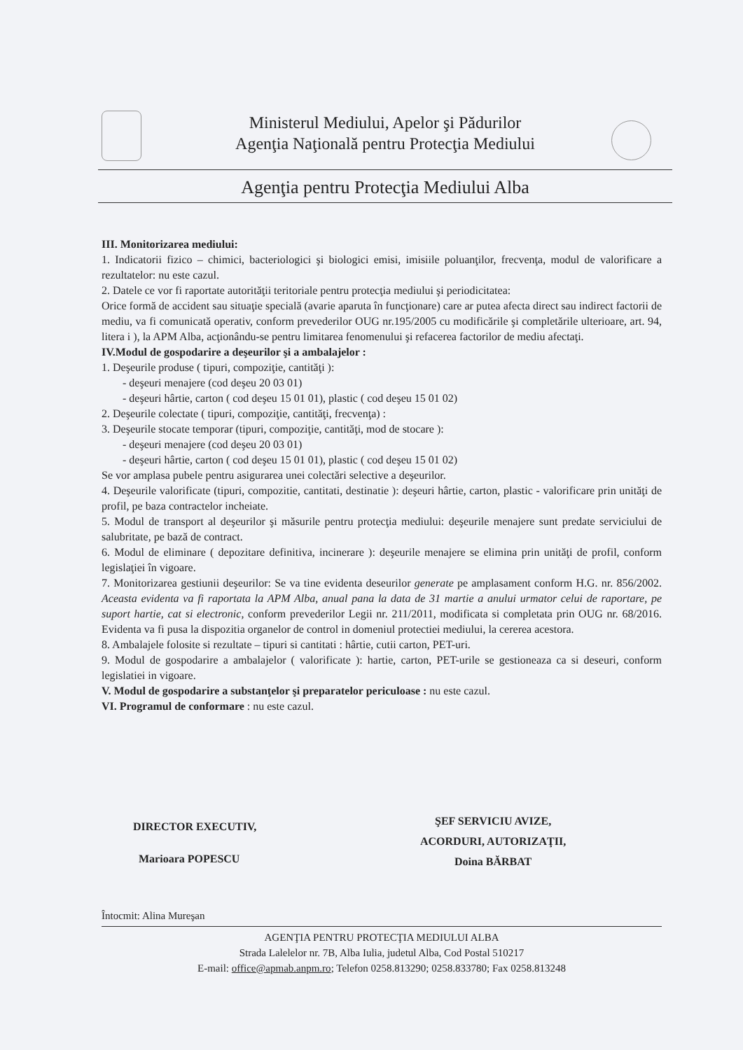Ministerul Mediului, Apelor şi Pădurilor
Agenţia Naţională pentru Protecţia Mediului
Agenţia pentru Protecţia Mediului Alba
III. Monitorizarea mediului:
1. Indicatorii fizico – chimici, bacteriologici şi biologici emisi, imisiile poluanţilor, frecvenţa, modul de valorificare a rezultatelor: nu este cazul.
2. Datele ce vor fi raportate autorităţii teritoriale pentru protecţia mediului şi periodicitatea:
Orice formă de accident sau situaţie specială (avarie aparuta în funcţionare) care ar putea afecta direct sau indirect factorii de mediu, va fi comunicată operativ, conform prevederilor OUG nr.195/2005 cu modificările şi completările ulterioare, art. 94, litera i ), la APM Alba, acţionându-se pentru limitarea fenomenului şi refacerea factorilor de mediu afectaţi.
IV.Modul de gospodarire a deşeurilor şi a ambalajelor :
1. Deşeurile produse ( tipuri, compoziţie, cantităţi ):
- deşeuri menajere (cod deşeu 20 03 01)
- deşeuri hârtie, carton ( cod deşeu 15 01 01), plastic ( cod deşeu 15 01 02)
2. Deşeurile colectate ( tipuri, compoziţie, cantităţi, frecvenţa) :
3. Deşeurile stocate temporar (tipuri, compoziţie, cantităţi, mod de stocare ):
- deşeuri menajere (cod deşeu 20 03 01)
- deşeuri hârtie, carton ( cod deşeu 15 01 01), plastic ( cod deşeu 15 01 02)
Se vor amplasa pubele pentru asigurarea unei colectări selective a deşeurilor.
4. Deşeurile valorificate (tipuri, compozitie, cantitati, destinatie ): deşeuri hârtie, carton, plastic - valorificare prin unităţi de profil, pe baza contractelor incheiate.
5. Modul de transport al deşeurilor şi măsurile pentru protecţia mediului: deşeurile menajere sunt predate serviciului de salubritate, pe bază de contract.
6. Modul de eliminare ( depozitare definitiva, incinerare ): deşeurile menajere se elimina prin unităţi de profil, conform legislaţiei în vigoare.
7. Monitorizarea gestiunii deşeurilor: Se va tine evidenta deseurilor generate pe amplasament conform H.G. nr. 856/2002. Aceasta evidenta va fi raportata la APM Alba, anual pana la data de 31 martie a anului urmator celui de raportare, pe suport hartie, cat si electronic, conform prevederilor Legii nr. 211/2011, modificata si completata prin OUG nr. 68/2016. Evidenta va fi pusa la dispozitia organelor de control in domeniul protectiei mediului, la cererea acestora.
8. Ambalajele folosite si rezultate – tipuri si cantitati : hârtie, cutii carton, PET-uri.
9. Modul de gospodarire a ambalajelor ( valorificate ): hartie, carton, PET-urile se gestioneaza ca si deseuri, conform legislatiei in vigoare.
V. Modul de gospodarire a substanţelor şi preparatelor periculoase : nu este cazul.
VI. Programul de conformare : nu este cazul.
DIRECTOR EXECUTIV,
Marioara POPESCU
ŞEF SERVICIU AVIZE,
ACORDURI, AUTORIZAŢII,
Doina BĂRBAT
Întocmit: Alina Mureşan
AGENŢIA PENTRU PROTECŢIA MEDIULUI ALBA
Strada Lalelelor nr. 7B, Alba Iulia, judetul Alba, Cod Postal 510217
E-mail: office@apmab.anpm.ro; Telefon 0258.813290; 0258.833780; Fax 0258.813248